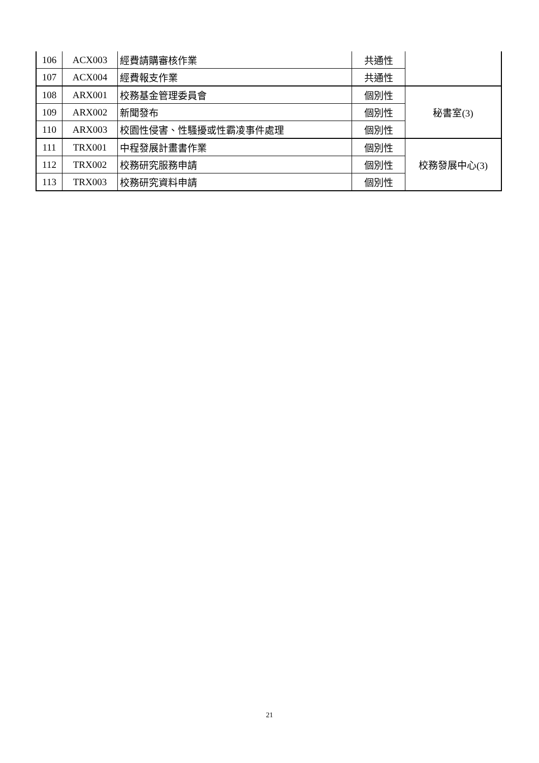| 106 | ACX003 | 經費請購審核作業 | 共通性 | |
| 107 | ACX004 | 經費報支作業 | 共通性 | |
| 108 | ARX001 | 校務基金管理委員會 | 個別性 | 秘書室(3) |
| 109 | ARX002 | 新聞發布 | 個別性 | |
| 110 | ARX003 | 校園性侵害、性騷擾或性霸凌事件處理 | 個別性 | |
| 111 | TRX001 | 中程發展計畫書作業 | 個別性 | 校務發展中心(3) |
| 112 | TRX002 | 校務研究服務申請 | 個別性 | |
| 113 | TRX003 | 校務研究資料申請 | 個別性 | |
21